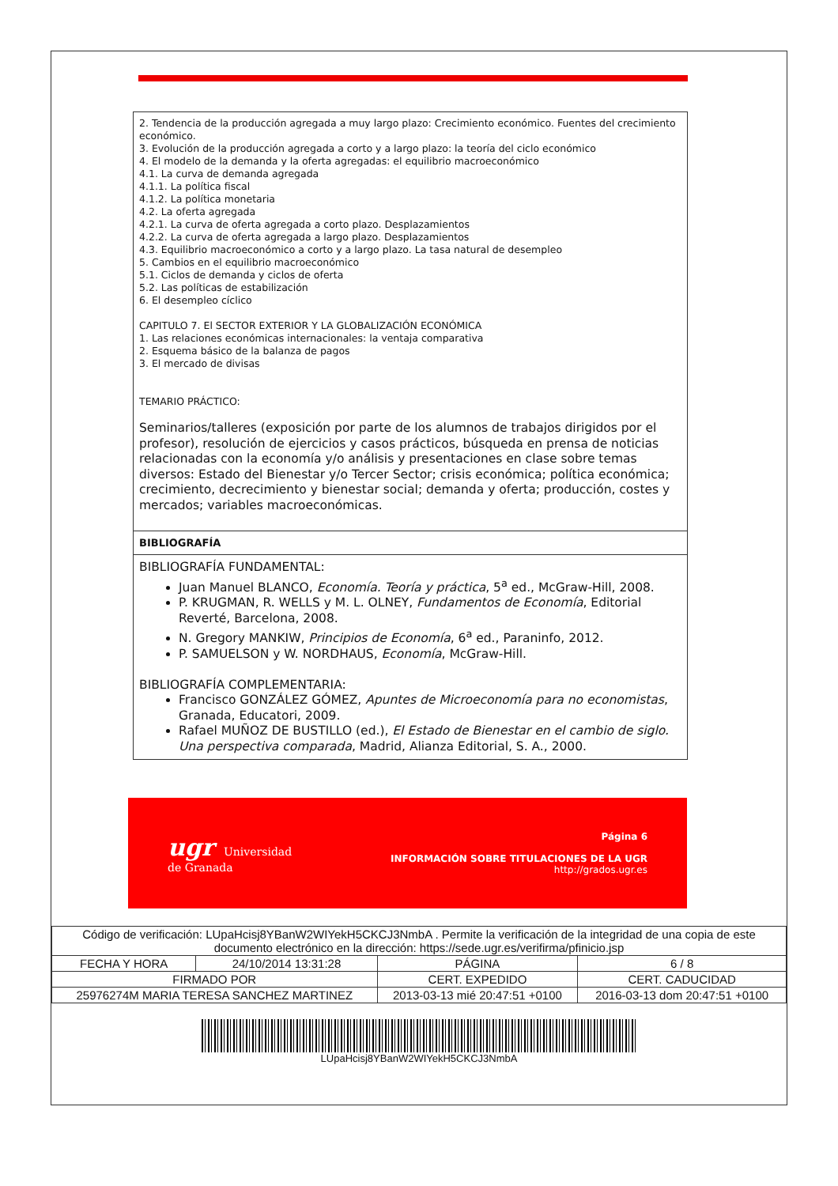2. Tendencia de la producción agregada a muy largo plazo: Crecimiento económico. Fuentes del crecimiento económico.
3. Evolución de la producción agregada a corto y a largo plazo: la teoría del ciclo económico
4. El modelo de la demanda y la oferta agregadas: el equilibrio macroeconómico
4.1. La curva de demanda agregada
4.1.1. La política fiscal
4.1.2. La política monetaria
4.2. La oferta agregada
4.2.1. La curva de oferta agregada a corto plazo. Desplazamientos
4.2.2. La curva de oferta agregada a largo plazo. Desplazamientos
4.3. Equilibrio macroeconómico a corto y a largo plazo. La tasa natural de desempleo
5. Cambios en el equilibrio macroeconómico
5.1. Ciclos de demanda y ciclos de oferta
5.2. Las políticas de estabilización
6. El desempleo cíclico
CAPITULO 7. El SECTOR EXTERIOR Y LA GLOBALIZACIÓN ECONÓMICA
1. Las relaciones económicas internacionales: la ventaja comparativa
2. Esquema básico de la balanza de pagos
3. El mercado de divisas
TEMARIO PRÁCTICO:
Seminarios/talleres (exposición por parte de los alumnos de trabajos dirigidos por el profesor), resolución de ejercicios y casos prácticos, búsqueda en prensa de noticias relacionadas con la economía y/o análisis y presentaciones en clase sobre temas diversos: Estado del Bienestar y/o Tercer Sector; crisis económica; política económica; crecimiento, decrecimiento y bienestar social; demanda y oferta; producción, costes y mercados; variables macroeconómicas.
BIBLIOGRAFÍA
BIBLIOGRAFÍA FUNDAMENTAL:
Juan Manuel BLANCO, Economía. Teoría y práctica, 5<sup>a</sup> ed., McGraw-Hill, 2008.
P. KRUGMAN, R. WELLS y M. L. OLNEY, Fundamentos de Economía, Editorial Reverté, Barcelona, 2008.
N. Gregory MANKIW, Principios de Economía, 6<sup>a</sup> ed., Paraninfo, 2012.
P. SAMUELSON y W. NORDHAUS, Economía, McGraw-Hill.
BIBLIOGRAFÍA COMPLEMENTARIA:
Francisco GONZÁLEZ GÓMEZ, Apuntes de Microeconomía para no economistas, Granada, Educatori, 2009.
Rafael MUÑOZ DE BUSTILLO (ed.), El Estado de Bienestar en el cambio de siglo. Una perspectiva comparada, Madrid, Alianza Editorial, S. A., 2000.
ugr Universidad
de Granada
Página 6
INFORMACIÓN SOBRE TITULACIONES DE LA UGR
http://grados.ugr.es
| Código de verificación: LUpaHcisj8YBanW2WIYekH5CKCJ3NmbA . Permite la verificación de la integridad de una copia de este documento electrónico en la dirección: https://sede.ugr.es/verifirma/pfinicio.jsp | | | |
| FECHA Y HORA | 24/10/2014 13:31:28 | PÁGINA | 6 / 8 |
| FIRMADO POR | | CERT. EXPEDIDO | CERT. CADUCIDAD |
| 25976274M MARIA TERESA SANCHEZ MARTINEZ | | 2013-03-13 mié 20:47:51 +0100 | 2016-03-13 dom 20:47:51 +0100 |
LUpaHcisj8YBanW2WIYekH5CKCJ3NmbA